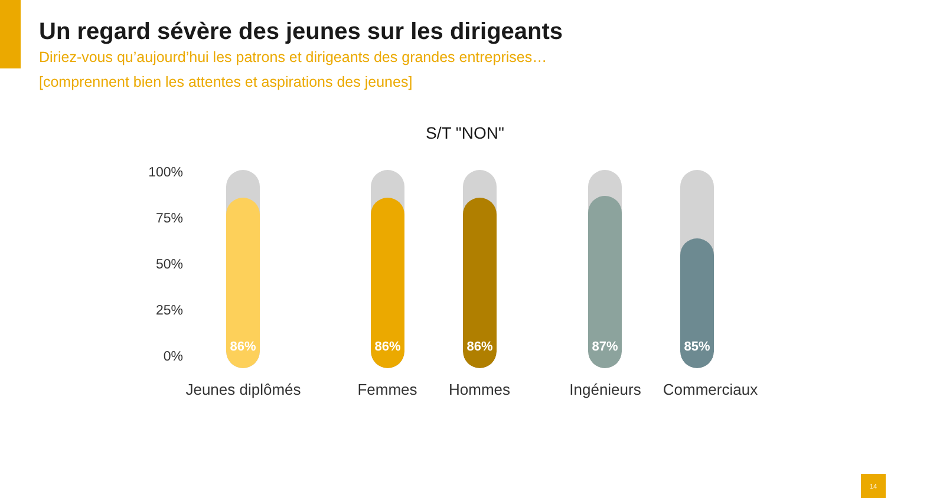Un regard sévère des jeunes sur les dirigeants
Diriez-vous qu’aujourd’hui les patrons et dirigeants des grandes entreprises…
[comprennent bien les attentes et aspirations des jeunes]
S/T "NON"
100%
75%
50%
25%
0%
86% 86% 86% 87% 85%
Jeunes diplômés Femmes Hommes Ingénieurs Commerciaux
14